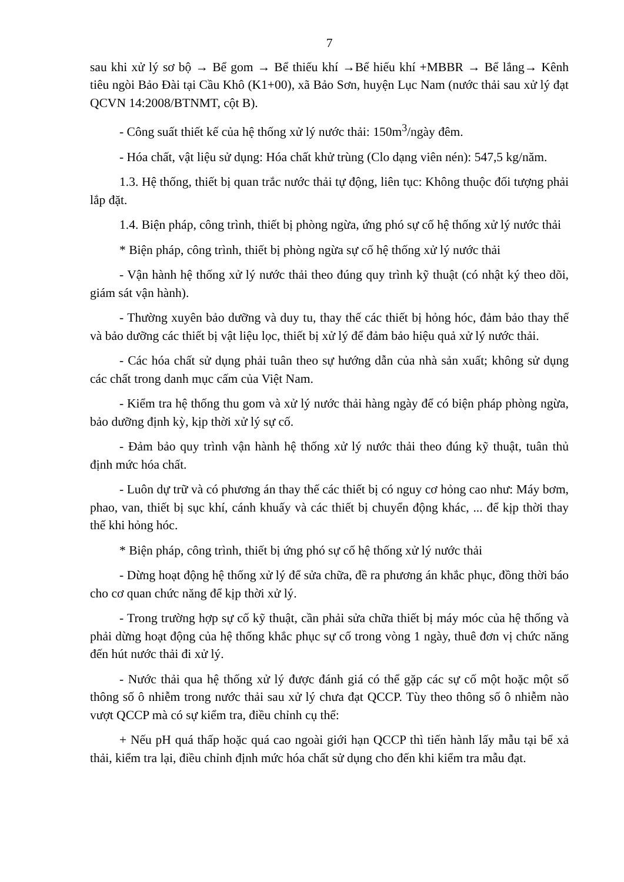7
sau khi xử lý sơ bộ → Bể gom → Bể thiếu khí →Bể hiếu khí +MBBR → Bể lắng→ Kênh tiêu ngòi Bảo Đài tại Cầu Khô (K1+00), xã Bảo Sơn, huyện Lục Nam (nước thải sau xử lý đạt QCVN 14:2008/BTNMT, cột B).
- Công suất thiết kế của hệ thống xử lý nước thải: 150m<sup>3</sup>/ngày đêm.
- Hóa chất, vật liệu sử dụng: Hóa chất khử trùng (Clo dạng viên nén): 547,5 kg/năm.
1.3. Hệ thống, thiết bị quan trắc nước thải tự động, liên tục: Không thuộc đối tượng phải lắp đặt.
1.4. Biện pháp, công trình, thiết bị phòng ngừa, ứng phó sự cố hệ thống xử lý nước thải
* Biện pháp, công trình, thiết bị phòng ngừa sự cố hệ thống xử lý nước thải
- Vận hành hệ thống xử lý nước thải theo đúng quy trình kỹ thuật (có nhật ký theo dõi, giám sát vận hành).
- Thường xuyên bảo dưỡng và duy tu, thay thế các thiết bị hỏng hóc, đảm bảo thay thế và bảo dưỡng các thiết bị vật liệu lọc, thiết bị xử lý để đảm bảo hiệu quả xử lý nước thải.
- Các hóa chất sử dụng phải tuân theo sự hướng dẫn của nhà sản xuất; không sử dụng các chất trong danh mục cấm của Việt Nam.
- Kiểm tra hệ thống thu gom và xử lý nước thải hàng ngày để có biện pháp phòng ngừa, bảo dưỡng định kỳ, kịp thời xử lý sự cố.
- Đảm bảo quy trình vận hành hệ thống xử lý nước thải theo đúng kỹ thuật, tuân thủ định mức hóa chất.
- Luôn dự trữ và có phương án thay thế các thiết bị có nguy cơ hỏng cao như: Máy bơm, phao, van, thiết bị sục khí, cánh khuấy và các thiết bị chuyển động khác, ... để kịp thời thay thế khi hỏng hóc.
* Biện pháp, công trình, thiết bị ứng phó sự cố hệ thống xử lý nước thải
- Dừng hoạt động hệ thống xử lý để sửa chữa, đề ra phương án khắc phục, đồng thời báo cho cơ quan chức năng để kịp thời xử lý.
- Trong trường hợp sự cố kỹ thuật, cần phải sửa chữa thiết bị máy móc của hệ thống và phải dừng hoạt động của hệ thống khắc phục sự cố trong vòng 1 ngày, thuê đơn vị chức năng đến hút nước thải đi xử lý.
- Nước thải qua hệ thống xử lý được đánh giá có thể gặp các sự cố một hoặc một số thông số ô nhiễm trong nước thải sau xử lý chưa đạt QCCP. Tùy theo thông số ô nhiễm nào vượt QCCP mà có sự kiểm tra, điều chỉnh cụ thể:
+ Nếu pH quá thấp hoặc quá cao ngoài giới hạn QCCP thì tiến hành lấy mẫu tại bể xả thải, kiểm tra lại, điều chỉnh định mức hóa chất sử dụng cho đến khi kiểm tra mẫu đạt.